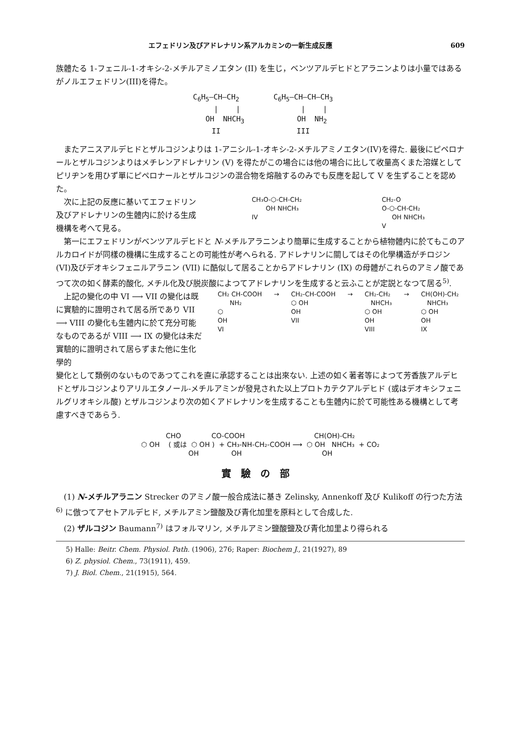エフェドリン及びアドレナリン系アルカミンの一新生成反應 609
族體たる 1-フェニル-1-オキシ-2-メチルアミノエタン (II) を生じ，ベンツアルデヒドとアラニンよりは小量ではあるがノルエフェドリン(III)を得た。
C<sub>6</sub>H<sub>5</sub>—CH—CH<sub>2</sub> | | OH NHCH<sub>3</sub> II
C<sub>6</sub>H<sub>5</sub>—CH—CH—CH<sub>3</sub> | | OH NH<sub>2</sub> III
またアニスアルデヒドとザルコジンよりは 1-アニシル-1-オキシ-2-メチルアミノエタン(IV)を得た. 最後にピペロナールとザルコジンよりはメチレンアドレナリン (V) を得たがこの場合には他の場合に比して收量高くまた溶媒としてピリヂンを用ひず單にピペロナールとザルコジンの混合物を熔融するのみでも反應を起して V を生ずることを認めた。
次に上記の反應に基いてエフェドリン及びアドレナリンの生體内に於ける生成機構を考へて見る。
CH₃O-⬡-CH-CH₂ OH NHCH₃ IV
CH₂-O O-⬡-CH-CH₂ OH NHCH₃ V
第一にエフェドリンがベンツアルデヒドと N-メチルアラニンより簡單に生成することから植物體内に於てもこのアルカロイドが同樣の機構に生成することの可能性が考へられる. アドレナリンに關してはその化學構造がチロジン (VI)及びデオキシフェニルアラニン (VII) に酷似して居ることからアドレナリン (IX) の母體がこれらのアミノ酸であつて次の如く酵素的酸化, メチル化及び脱炭酸によつてアドレナリンを生成すると云ふことが定説となつて居る<sup>5)</sup>.
上記の變化の中 VI ⟶ VII の變化は既に實驗的に證明されて居る所であり VII ⟶ VIII の變化も生體内に於て充分可能なものであるが VIII ⟶ IX の變化は未だ實驗的に證明されて居らずまた他に生化學的
CH₂ CH-COOH NH₂ ⬡ OH VI
→
CH₂-CH-COOH ⬡ OH OH VII
→
CH₂-CH₂ NHCH₃ ⬡ OH OH VIII
→
CH(OH)-CH₂ NHCH₃ ⬡ OH OH IX
變化として類例のないものであつてこれを直に承認することは出來ない. 上述の如く著者等によつて芳香族アルデヒドとザルコジンよりアリルエタノール-メチルアミンが發見された以上プロトカテクアルデヒド (或はデオキシフェニルグリオキシル酸) とザルコジンより次の如くアドレナリンを生成することも生體内に於て可能性ある機構として考慮すべきであらう.
CHO CO-COOH CH(OH)-CH₂ ⬡ OH ( 或は ⬡ OH ) + CH₃-NH-CH₂-COOH ⟶ ⬡ OH NHCH₃ + CO₂ OH OH OH
實驗の部
(1) N-メチルアラニン Strecker のアミノ酸一般合成法に基き Zelinsky, Annenkoff 及び Kulikoff の行つた方法<sup>6)</sup> に倣つてアセトアルデヒド, メチルアミン鹽酸及び青化加里を原料として合成した.
(2) ザルコジン Baumann<sup>7)</sup> はフォルマリン, メチルアミン鹽酸鹽及び青化加里より得られる
5) Halle: Beitr. Chem. Physiol. Path. (1906), 276; Raper: Biochem J., 21(1927), 89
6) Z. physiol. Chem., 73(1911), 459.
7) J. Biol. Chem., 21(1915), 564.